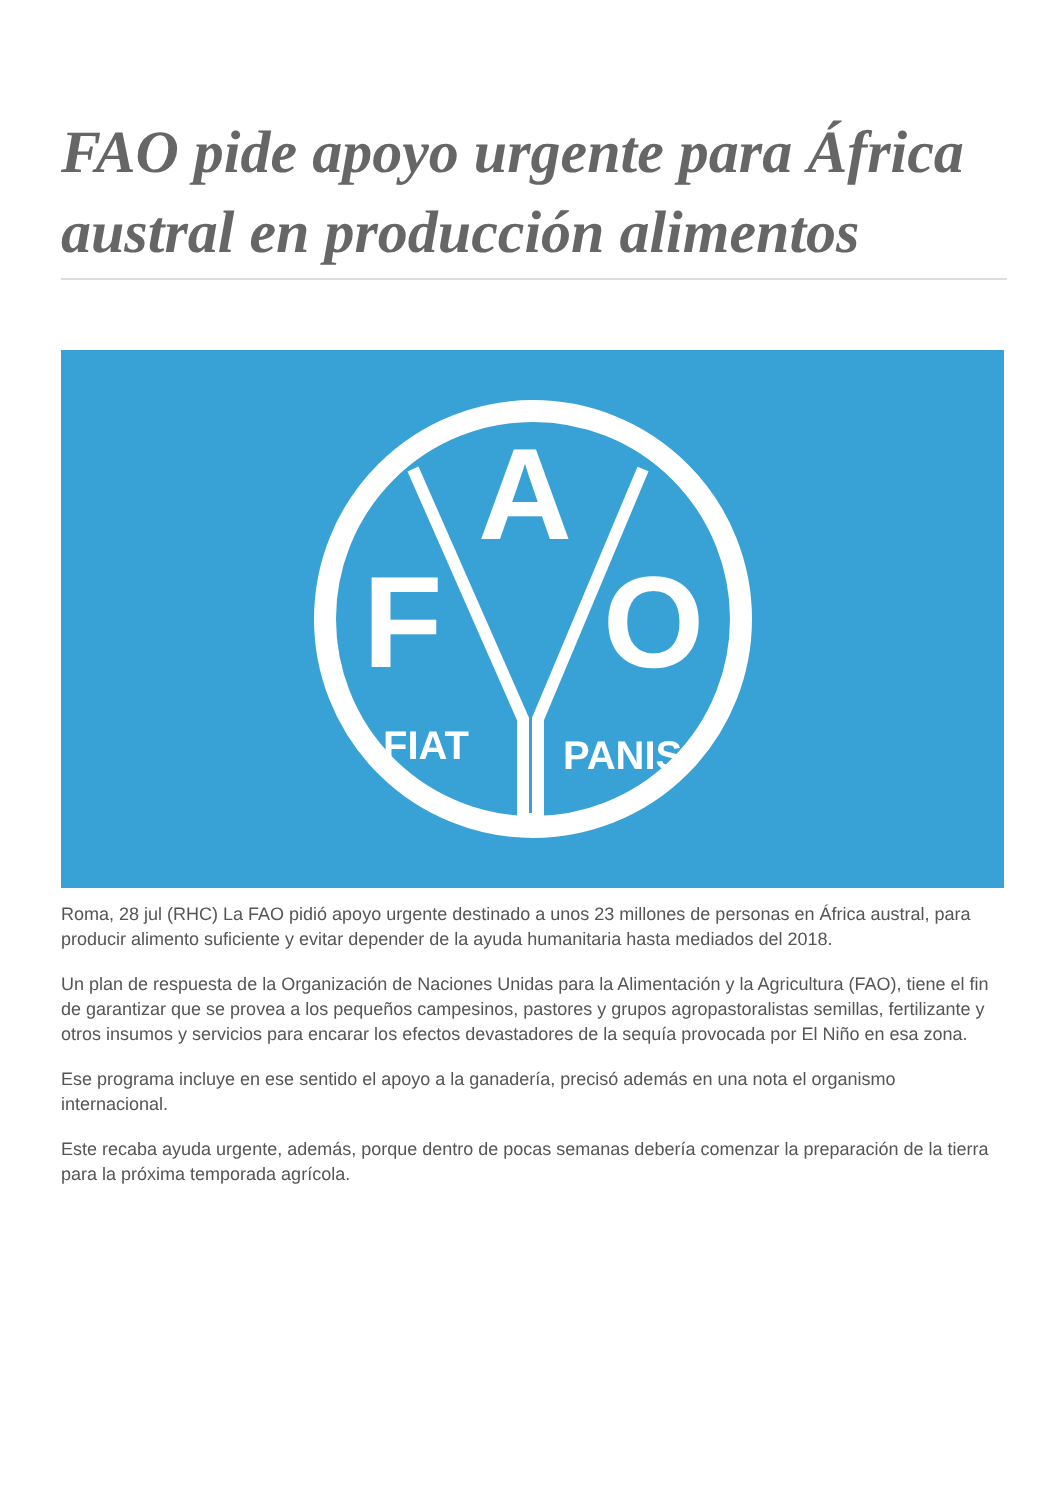FAO pide apoyo urgente para África austral en producción alimentos
F
O
A
FIAT
PANIS
Roma, 28 jul (RHC) La FAO pidió apoyo urgente destinado a unos 23 millones de personas en África austral, para producir alimento suficiente y evitar depender de la ayuda humanitaria hasta mediados del 2018.
Un plan de respuesta de la Organización de Naciones Unidas para la Alimentación y la Agricultura (FAO), tiene el fin de garantizar que se provea a los pequeños campesinos, pastores y grupos agropastoralistas semillas, fertilizante y otros insumos y servicios para encarar los efectos devastadores de la sequía provocada por El Niño en esa zona.
Ese programa incluye en ese sentido el apoyo a la ganadería, precisó además en una nota el organismo internacional.
Este recaba ayuda urgente, además, porque dentro de pocas semanas debería comenzar la preparación de la tierra para la próxima temporada agrícola.